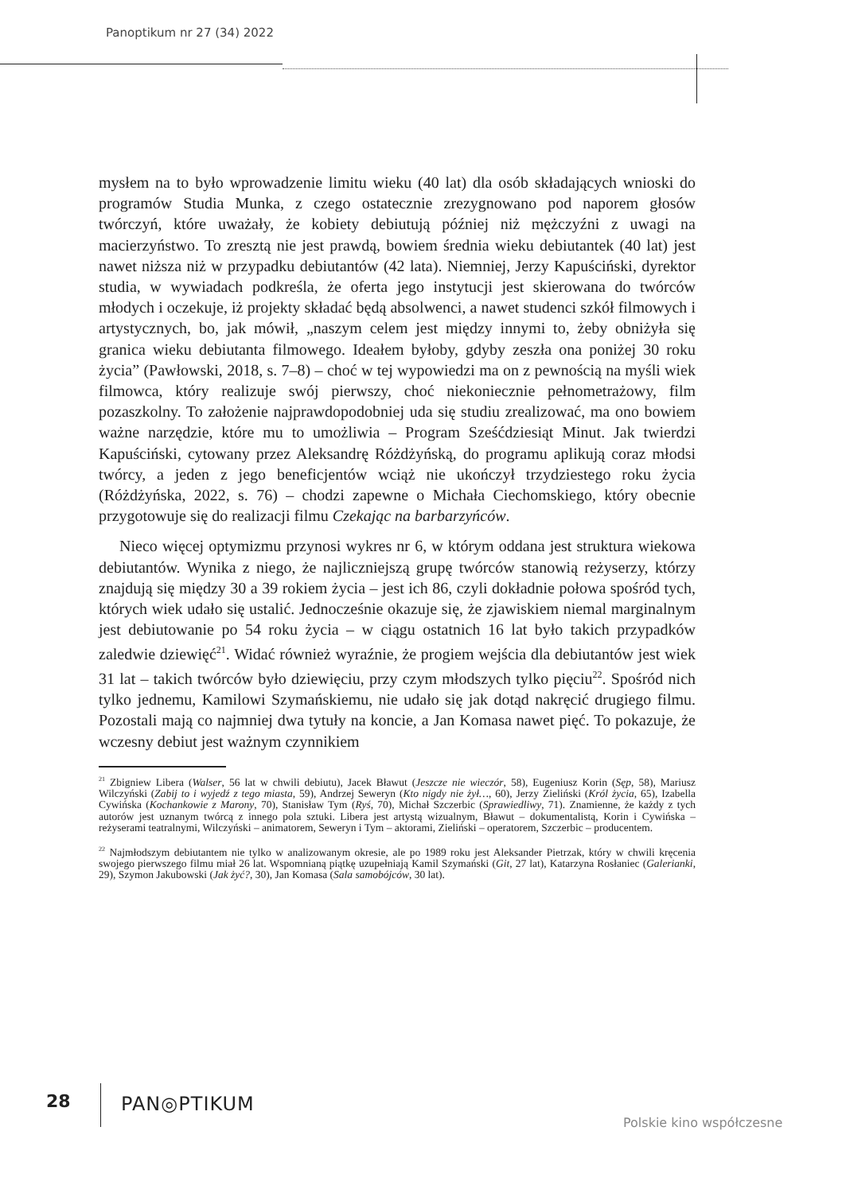Panoptikum nr 27 (34) 2022
mysłem na to było wprowadzenie limitu wieku (40 lat) dla osób składających wnioski do programów Studia Munka, z czego ostatecznie zrezygnowano pod naporem głosów twórczyń, które uważały, że kobiety debiutują później niż mężczyźni z uwagi na macierzyństwo. To zresztą nie jest prawdą, bowiem średnia wieku debiutantek (40 lat) jest nawet niższa niż w przypadku debiutantów (42 lata). Niemniej, Jerzy Kapuściński, dyrektor studia, w wywiadach podkreśla, że oferta jego instytucji jest skierowana do twórców młodych i oczekuje, iż projekty składać będą absolwenci, a nawet studenci szkół filmowych i artystycznych, bo, jak mówił, „naszym celem jest między innymi to, żeby obniżyła się granica wieku debiutanta filmowego. Ideałem byłoby, gdyby zeszła ona poniżej 30 roku życia” (Pawłowski, 2018, s. 7–8) – choć w tej wypowiedzi ma on z pewnością na myśli wiek filmowca, który realizuje swój pierwszy, choć niekoniecznie pełnometrażowy, film pozaszkolny. To założenie najprawdopodobniej uda się studiu zrealizować, ma ono bowiem ważne narzędzie, które mu to umożliwia – Program Sześćdziesiąt Minut. Jak twierdzi Kapuściński, cytowany przez Aleksandrę Różdżyńską, do programu aplikują coraz młodsi twórcy, a jeden z jego beneficjentów wciąż nie ukończył trzydziestego roku życia (Różdżyńska, 2022, s. 76) – chodzi zapewne o Michała Ciechomskiego, który obecnie przygotowuje się do realizacji filmu Czekając na barbarzyńców.
Nieco więcej optymizmu przynosi wykres nr 6, w którym oddana jest struktura wiekowa debiutantów. Wynika z niego, że najliczniejszą grupę twórców stanowią reżyserzy, którzy znajdują się między 30 a 39 rokiem życia – jest ich 86, czyli dokładnie połowa spośród tych, których wiek udało się ustalić. Jednocześnie okazuje się, że zjawiskiem niemal marginalnym jest debiutowanie po 54 roku życia – w ciągu ostatnich 16 lat było takich przypadków zaledwie dziewięć<sup>21</sup>. Widać również wyraźnie, że progiem wejścia dla debiutantów jest wiek 31 lat – takich twórców było dziewięciu, przy czym młodszych tylko pięciu<sup>22</sup>. Spośród nich tylko jednemu, Kamilowi Szymańskiemu, nie udało się jak dotąd nakręcić drugiego filmu. Pozostali mają co najmniej dwa tytuły na koncie, a Jan Komasa nawet pięć. To pokazuje, że wczesny debiut jest ważnym czynnikiem
<sup>21</sup> Zbigniew Libera (Walser, 56 lat w chwili debiutu), Jacek Bławut (Jeszcze nie wieczór, 58), Eugeniusz Korin (Sęp, 58), Mariusz Wilczyński (Zabij to i wyjedź z tego miasta, 59), Andrzej Seweryn (Kto nigdy nie żył…, 60), Jerzy Zieliński (Król życia, 65), Izabella Cywińska (Kochankowie z Marony, 70), Stanisław Tym (Ryś, 70), Michał Szczerbic (Sprawiedliwy, 71). Znamienne, że każdy z tych autorów jest uznanym twórcą z innego pola sztuki. Libera jest artystą wizualnym, Bławut – dokumentalistą, Korin i Cywińska – reżyserami teatralnymi, Wilczyński – animatorem, Seweryn i Tym – aktorami, Zieliński – operatorem, Szczerbic – producentem.
<sup>22</sup> Najmłodszym debiutantem nie tylko w analizowanym okresie, ale po 1989 roku jest Aleksander Pietrzak, który w chwili kręcenia swojego pierwszego filmu miał 26 lat. Wspomnianą piątkę uzupełniają Kamil Szymański (Git, 27 lat), Katarzyna Rosłaniec (Galerianki, 29), Szymon Jakubowski (Jak żyć?, 30), Jan Komasa (Sala samobójców, 30 lat).
28 PAN◎PTIKUM
Polskie kino współczesne